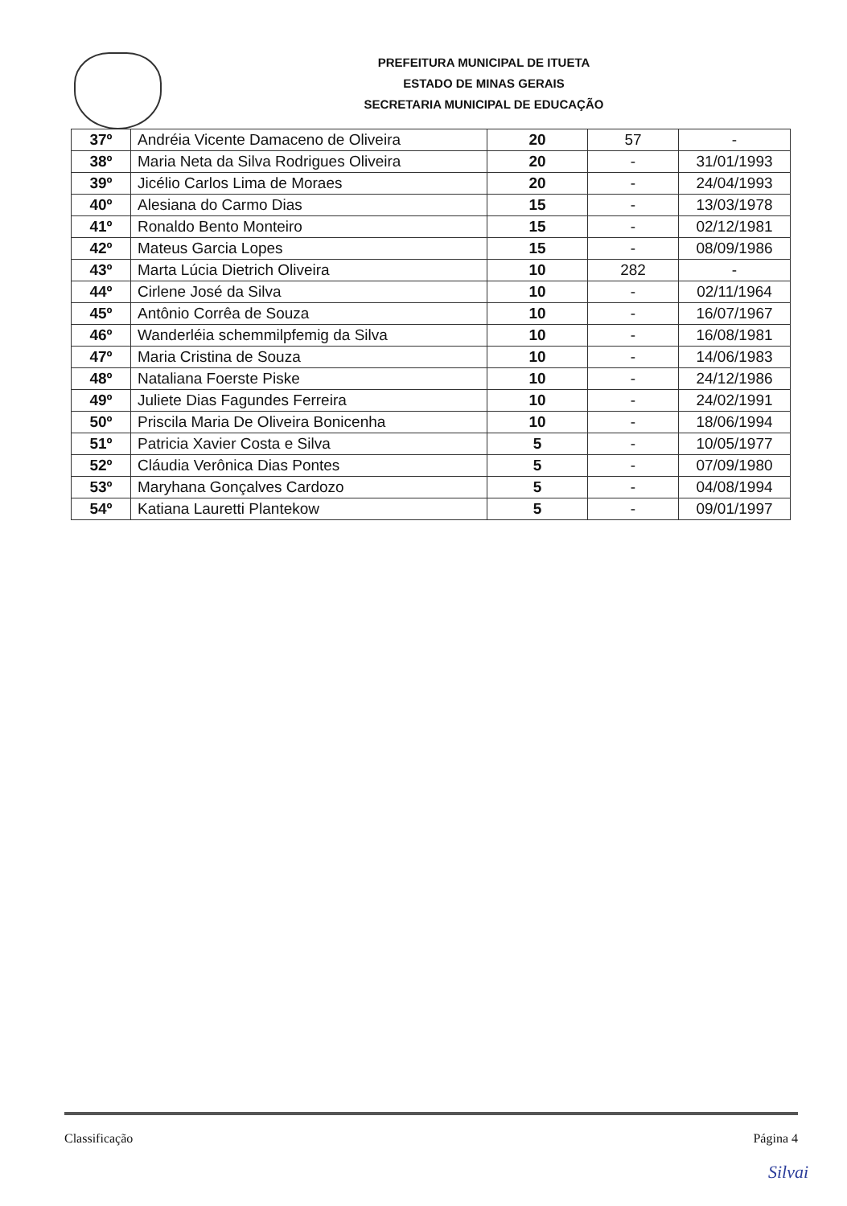PREFEITURA MUNICIPAL DE ITUETA
ESTADO DE MINAS GERAIS
SECRETARIA MUNICIPAL DE EDUCAÇÃO
| 37º | Andréia Vicente Damaceno de Oliveira | 20 | 57 | - |
| 38º | Maria Neta da Silva Rodrigues Oliveira | 20 | - | 31/01/1993 |
| 39º | Jicélio Carlos Lima de Moraes | 20 | - | 24/04/1993 |
| 40º | Alesiana do Carmo Dias | 15 | - | 13/03/1978 |
| 41º | Ronaldo Bento Monteiro | 15 | - | 02/12/1981 |
| 42º | Mateus Garcia Lopes | 15 | - | 08/09/1986 |
| 43º | Marta Lúcia Dietrich Oliveira | 10 | 282 | - |
| 44º | Cirlene José da Silva | 10 | - | 02/11/1964 |
| 45º | Antônio Corrêa de Souza | 10 | - | 16/07/1967 |
| 46º | Wanderléia schemmilpfemig da Silva | 10 | - | 16/08/1981 |
| 47º | Maria Cristina de Souza | 10 | - | 14/06/1983 |
| 48º | Nataliana Foerste Piske | 10 | - | 24/12/1986 |
| 49º | Juliete Dias Fagundes Ferreira | 10 | - | 24/02/1991 |
| 50º | Priscila Maria De Oliveira Bonicenha | 10 | - | 18/06/1994 |
| 51º | Patricia Xavier Costa e Silva | 5 | - | 10/05/1977 |
| 52º | Cláudia Verônica Dias Pontes | 5 | - | 07/09/1980 |
| 53º | Maryhana Gonçalves Cardozo | 5 | - | 04/08/1994 |
| 54º | Katiana Lauretti Plantekow | 5 | - | 09/01/1997 |
Classificação Página 4
Silvai